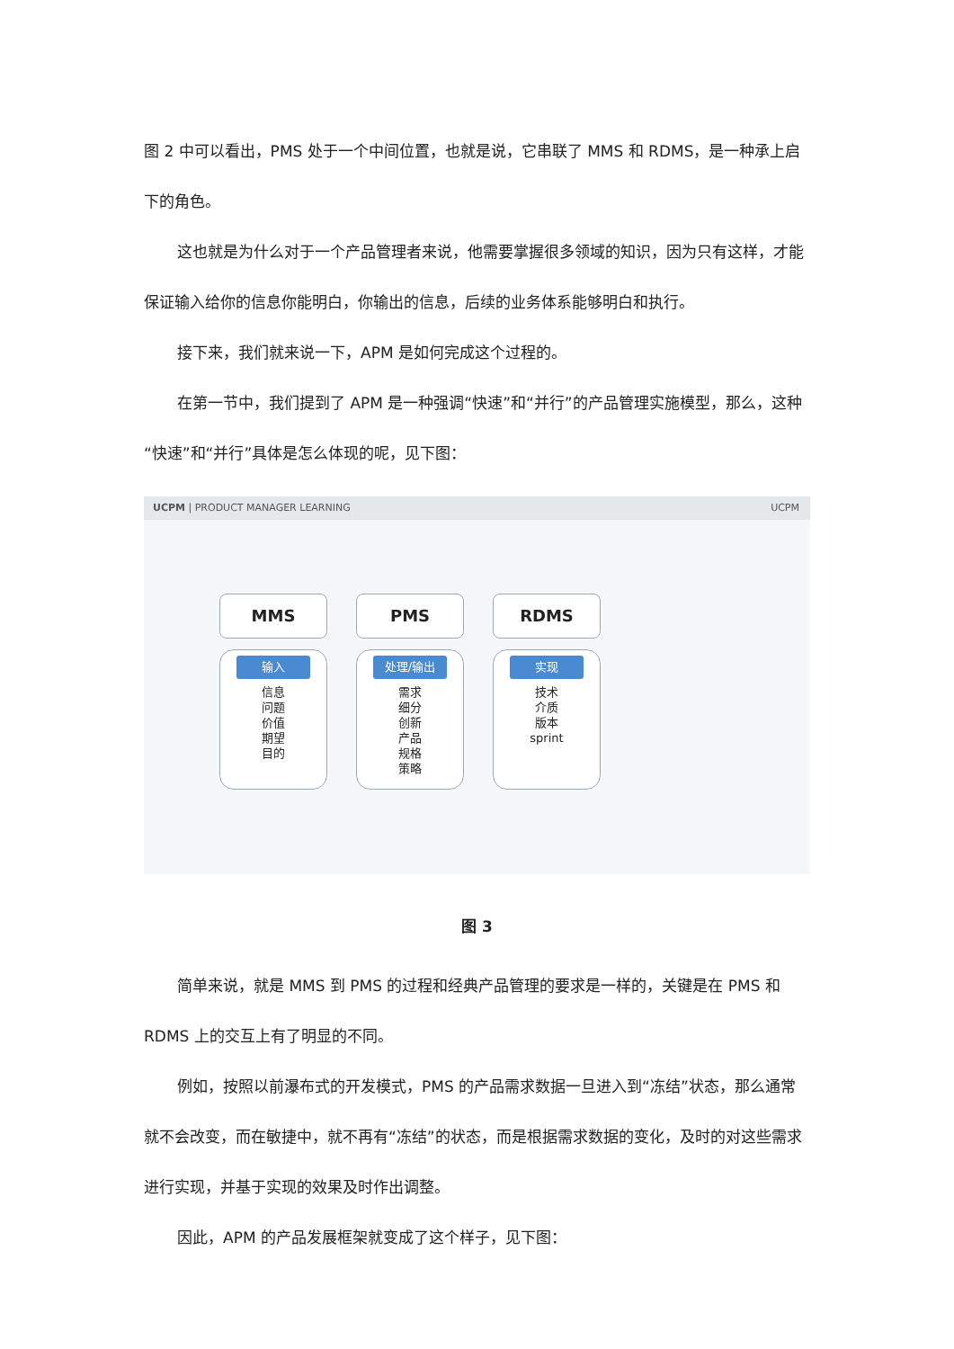图 2 中可以看出，PMS 处于一个中间位置，也就是说，它串联了 MMS 和 RDMS，是一种承上启下的角色。
这也就是为什么对于一个产品管理者来说，他需要掌握很多领域的知识，因为只有这样，才能保证输入给你的信息你能明白，你输出的信息，后续的业务体系能够明白和执行。
接下来，我们就来说一下，APM 是如何完成这个过程的。
在第一节中，我们提到了 APM 是一种强调“快速”和“并行”的产品管理实施模型，那么，这种“快速”和“并行”具体是怎么体现的呢，见下图：
UCPM | PRODUCT MANAGER LEARNING UCPM
MMS
输入
信息
问题
价值
期望
目的
PMS
处理/输出
需求
细分
创新
产品
规格
策略
RDMS
实现
技术
介质
版本
sprint
图 3
简单来说，就是 MMS 到 PMS 的过程和经典产品管理的要求是一样的，关键是在 PMS 和 RDMS 上的交互上有了明显的不同。
例如，按照以前瀑布式的开发模式，PMS 的产品需求数据一旦进入到“冻结”状态，那么通常就不会改变，而在敏捷中，就不再有“冻结”的状态，而是根据需求数据的变化，及时的对这些需求进行实现，并基于实现的效果及时作出调整。
因此，APM 的产品发展框架就变成了这个样子，见下图：